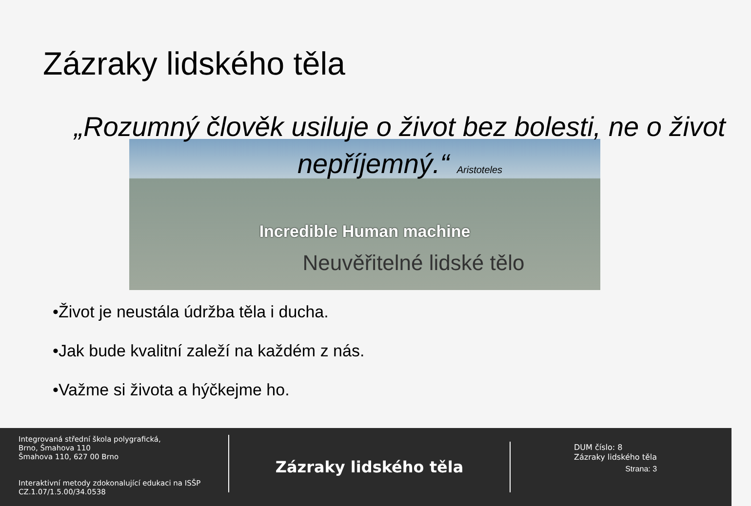Zázraky lidského těla
„Rozumný člověk usiluje o život bez bolesti, ne o život nepříjemný.“ Aristoteles
Incredible Human machine
Neuvěřitelné lidské tělo
•Život je neustála údržba těla i ducha.
•Jak bude kvalitní zaleží na každém z nás.
•Važme si života a hýčkejme ho.
Integrovaná střední škola polygrafická,
Brno, Šmahova 110
Šmahova 110, 627 00 Brno
Interaktivní metody zdokonalující edukaci na ISŠP
CZ.1.07/1.5.00/34.0538
Zázraky lidského těla
DUM číslo: 8
Zázraky lidského těla
Strana: 3